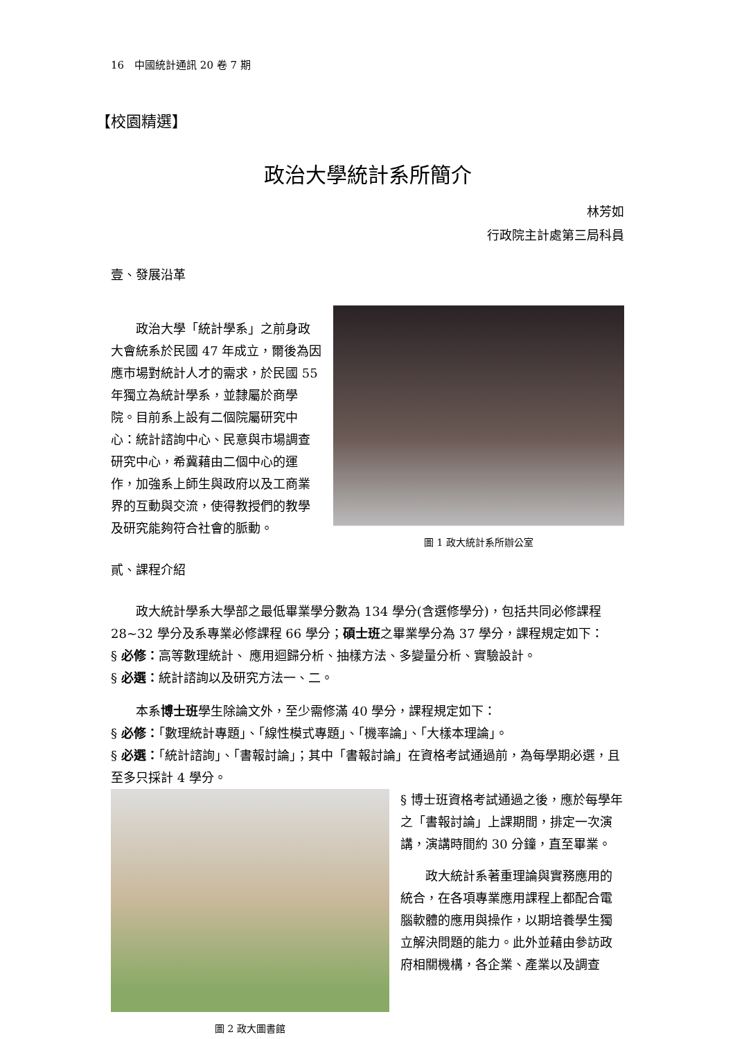16　中國統計通訊 20 卷 7 期
【校園精選】
政治大學統計系所簡介
林芳如
行政院主計處第三局科員
壹、發展沿革
政治大學「統計學系」之前身政大會統系於民國 47 年成立，爾後為因應市場對統計人才的需求，於民國 55 年獨立為統計學系，並隸屬於商學院。目前系上設有二個院屬研究中心：統計諮詢中心、民意與市場調查研究中心，希冀藉由二個中心的運作，加強系上師生與政府以及工商業界的互動與交流，使得教授們的教學及研究能夠符合社會的脈動。
圖 1 政大統計系所辦公室
貳、課程介紹
政大統計學系大學部之最低畢業學分數為 134 學分(含選修學分)，包括共同必修課程 28~32 學分及系專業必修課程 66 學分；碩士班之畢業學分為 37 學分，課程規定如下：
§ 必修：高等數理統計、 應用迴歸分析、抽樣方法、多變量分析、實驗設計。
§ 必選：統計諮詢以及研究方法一、二。
本系博士班學生除論文外，至少需修滿 40 學分，課程規定如下：
§ 必修：「數理統計專題」、「線性模式專題」、「機率論」、「大樣本理論」。
§ 必選：「統計諮詢」、「書報討論」；其中「書報討論」在資格考試通過前，為每學期必選，且至多只採計 4 學分。
圖 2 政大圖書館
§ 博士班資格考試通過之後，應於每學年之「書報討論」上課期間，排定一次演講，演講時間約 30 分鐘，直至畢業。
政大統計系著重理論與實務應用的統合，在各項專業應用課程上都配合電腦軟體的應用與操作，以期培養學生獨立解決問題的能力。此外並藉由參訪政府相關機構，各企業、產業以及調查